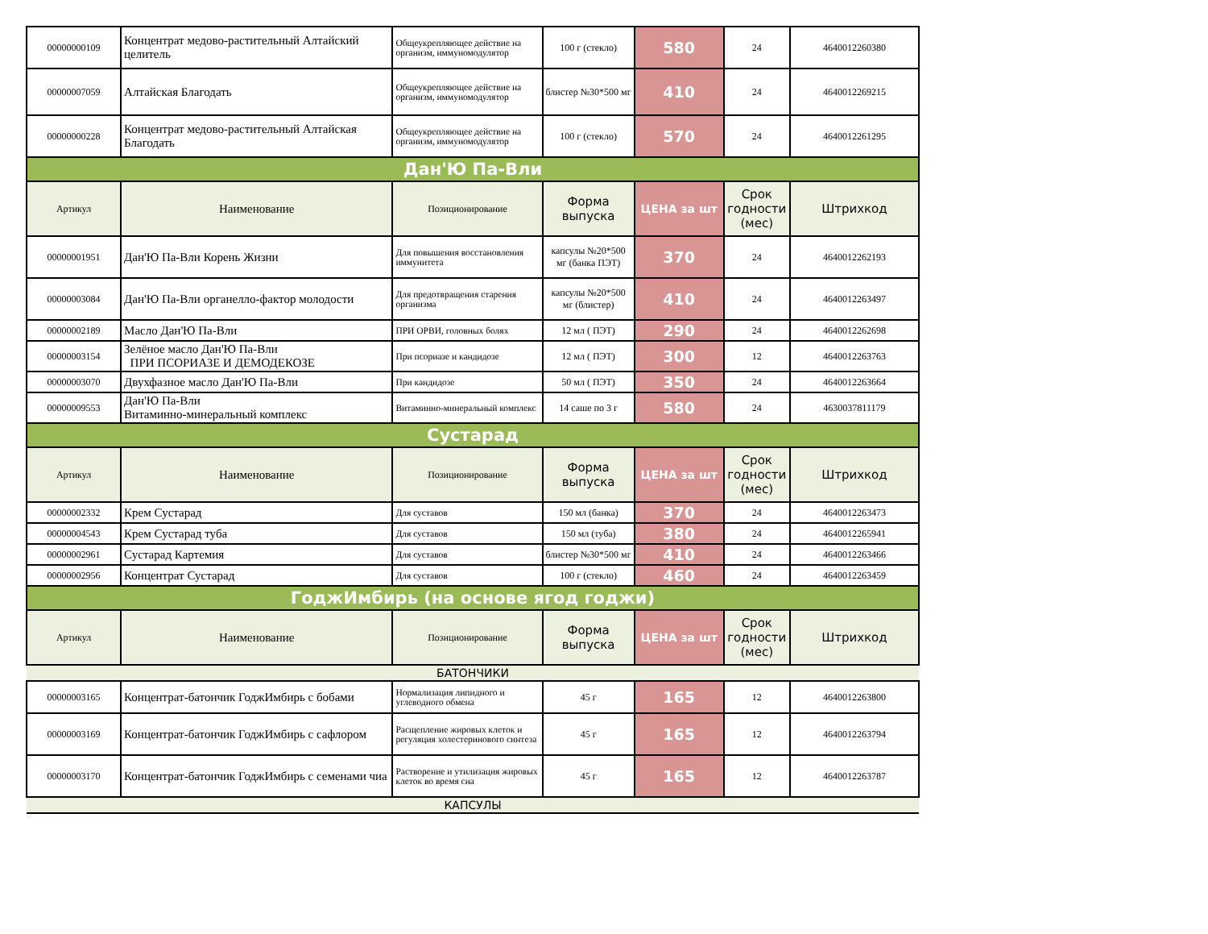| 00000000109 | Концентрат медово-растительный Алтайский целитель | Общеукрепляющее действие на организм, иммуномодулятор | 100 г (стекло) | 580 | 24 | 4640012260380 |
| 00000007059 | Алтайская Благодать | Общеукрепляющее действие на организм, иммуномодулятор | блистер №30*500 мг | 410 | 24 | 4640012269215 |
| 00000000228 | Концентрат медово-растительный Алтайская Благодать | Общеукрепляющее действие на организм, иммуномодулятор | 100 г (стекло) | 570 | 24 | 4640012261295 |
| Дан'Ю Па-Вли | | | | | | |
| Артикул | Наименование | Позиционирование | Форма выпуска | ЦЕНА за шт | Срок годности (мес) | Штрихкод |
| 00000001951 | Дан'Ю Па-Вли Корень Жизни | Для повышения восстановления иммунитета | капсулы №20*500 мг (банка ПЭТ) | 370 | 24 | 4640012262193 |
| 00000003084 | Дан'Ю Па-Вли органелло-фактор молодости | Для предотвращения старения организма | капсулы №20*500 мг (блистер) | 410 | 24 | 4640012263497 |
| 00000002189 | Масло Дан'Ю Па-Вли | ПРИ ОРВИ, головных болях | 12 мл ( ПЭТ) | 290 | 24 | 4640012262698 |
| 00000003154 | Зелёное масло Дан'Ю Па-Вли ПРИ ПСОРИАЗЕ И ДЕМОДЕКОЗЕ | При псориазе и кандидозе | 12 мл ( ПЭТ) | 300 | 12 | 4640012263763 |
| 00000003070 | Двухфазное масло Дан'Ю Па-Вли | При кандидозе | 50 мл ( ПЭТ) | 350 | 24 | 4640012263664 |
| 00000009553 | Дан'Ю Па-Вли Витаминно-минеральный комплекс | Витаминно-минеральный комплекс | 14 саше по 3 г | 580 | 24 | 4630037811179 |
| Сустарад | | | | | | |
| Артикул | Наименование | Позиционирование | Форма выпуска | ЦЕНА за шт | Срок годности (мес) | Штрихкод |
| 00000002332 | Крем Сустарад | Для суставов | 150 мл (банка) | 370 | 24 | 4640012263473 |
| 00000004543 | Крем Сустарад туба | Для суставов | 150 мл (туба) | 380 | 24 | 4640012265941 |
| 00000002961 | Сустарад Картемия | Для суставов | блистер №30*500 мг | 410 | 24 | 4640012263466 |
| 00000002956 | Концентрат Сустарад | Для суставов | 100 г (стекло) | 460 | 24 | 4640012263459 |
| ГоджИмбирь (на основе ягод годжи) | | | | | | |
| Артикул | Наименование | Позиционирование | Форма выпуска | ЦЕНА за шт | Срок годности (мес) | Штрихкод |
| БАТОНЧИКИ | | | | | | |
| 00000003165 | Концентрат-батончик ГоджИмбирь с бобами | Нормализация липидного и углеводного обмена | 45 г | 165 | 12 | 4640012263800 |
| 00000003169 | Концентрат-батончик ГоджИмбирь с сафлором | Расщепление жировых клеток и регуляция холестеринового синтеза | 45 г | 165 | 12 | 4640012263794 |
| 00000003170 | Концентрат-батончик ГоджИмбирь с семенами чиа | Растворение и утилизация жировых клеток во время сна | 45 г | 165 | 12 | 4640012263787 |
| КАПСУЛЫ | | | | | | |